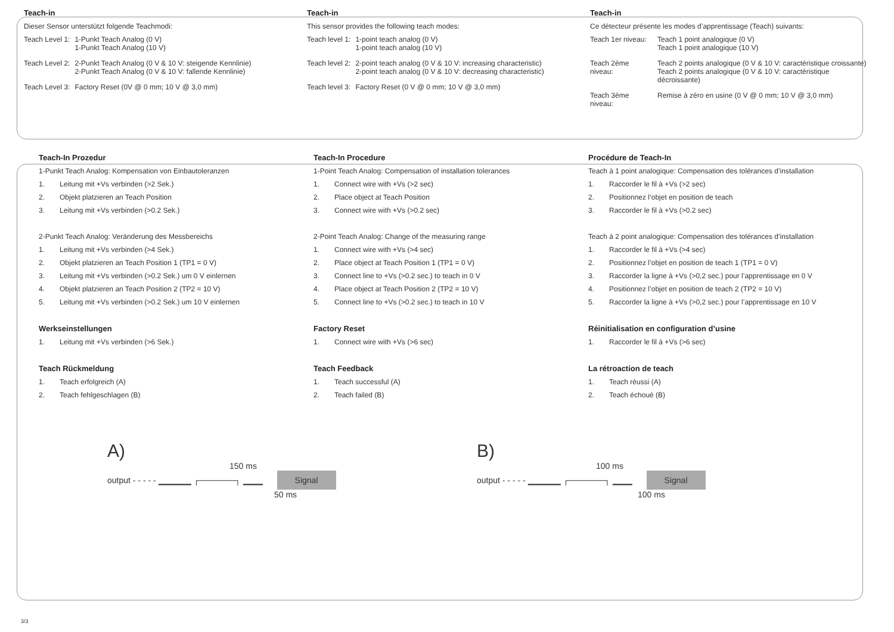Teach-in
Dieser Sensor unterstützt folgende Teachmodi:
| Teach Level 1: | 1-Punkt Teach Analog (0 V) 1-Punkt Teach Analog (10 V) |
| Teach Level 2: | 2-Punkt Teach Analog (0 V & 10 V: steigende Kennlinie) 2-Punkt Teach Analog (0 V & 10 V: fallende Kennlinie) |
| Teach Level 3: | Factory Reset (0V @ 0 mm; 10 V @ 3,0 mm) |
Teach-in
This sensor provides the following teach modes:
| Teach level 1: | 1-point teach analog (0 V) 1-point teach analog (10 V) |
| Teach level 2: | 2-point teach analog (0 V & 10 V: increasing characteristic) 2-point teach analog (0 V & 10 V: decreasing characteristic) |
| Teach level 3: | Factory Reset (0 V @ 0 mm; 10 V @ 3,0 mm) |
Teach-in
Ce détecteur présente les modes d’apprentissage (Teach) suivants:
| Teach 1er niveau: | Teach 1 point analogique (0 V) Teach 1 point analogique (10 V) |
| Teach 2ème niveau: | Teach 2 points analogique (0 V & 10 V: caractéristique croissante) Teach 2 points analogique (0 V & 10 V: caractéristique décroissante) |
| Teach 3ème niveau: | Remise à zéro en usine (0 V @ 0 mm; 10 V @ 3,0 mm) |
Teach-In Prozedur
1-Punkt Teach Analog: Kompensation von Einbautoleranzen
1. Leitung mit +Vs verbinden (>2 Sek.)
2. Objekt platzieren an Teach Position
3. Leitung mit +Vs verbinden (>0.2 Sek.)
2-Punkt Teach Analog: Veränderung des Messbereichs
1. Leitung mit +Vs verbinden (>4 Sek.)
2. Objekt platzieren an Teach Position 1 (TP1 = 0 V)
3. Leitung mit +Vs verbinden (>0.2 Sek.) um 0 V einlernen
4. Objekt platzieren an Teach Position 2 (TP2 = 10 V)
5. Leitung mit +Vs verbinden (>0.2 Sek.) um 10 V einlernen
Werkseinstellungen
1. Leitung mit +Vs verbinden (>6 Sek.)
Teach Rückmeldung
1. Teach erfolgreich (A)
2. Teach fehlgeschlagen (B)
Teach-In Procedure
1-Point Teach Analog: Compensation of installation tolerances
1. Connect wire with +Vs (>2 sec)
2. Place object at Teach Position
3. Connect wire with +Vs (>0.2 sec)
2-Point Teach Analog: Change of the measuring range
1. Connect wire with +Vs (>4 sec)
2. Place object at Teach Position 1 (TP1 = 0 V)
3. Connect line to +Vs (>0.2 sec.) to teach in 0 V
4. Place object at Teach Position 2 (TP2 = 10 V)
5. Connect line to +Vs (>0.2 sec.) to teach in 10 V
Factory Reset
1. Connect wire with +Vs (>6 sec)
Teach Feedback
1. Teach successful (A)
2. Teach failed (B)
Procédure de Teach-In
Teach à 1 point analogique: Compensation des tolérances d’installation
1. Raccorder le fil à +Vs (>2 sec)
2. Positionnez l’objet en position de teach
3. Raccorder le fil à +Vs (>0.2 sec)
Teach à 2 point analogique: Compensation des tolérances d’installation
1. Raccorder le fil à +Vs (>4 sec)
2. Positionnez l’objet en position de teach 1 (TP1 = 0 V)
3. Raccorder la ligne à +Vs (>0,2 sec.) pour l’apprentissage en 0 V
4. Positionnez l’objet en position de teach 2 (TP2 = 10 V)
5. Raccorder la ligne à +Vs (>0,2 sec.) pour l’apprentissage en 10 V
Réinitialisation en configuration d’usine
1. Raccorder le fil à +Vs (>6 sec)
La rétroaction de teach
1. Teach réussi (A)
2. Teach échoué (B)
A)
150 ms
output - - - - - ▁▁▁▁▁ ┌──────┐ ▁▁▁ Signal
50 ms
B)
100 ms
output - - - - - ▁▁▁▁▁ ┌──────┐ ▁▁▁ Signal
100 ms
3/3